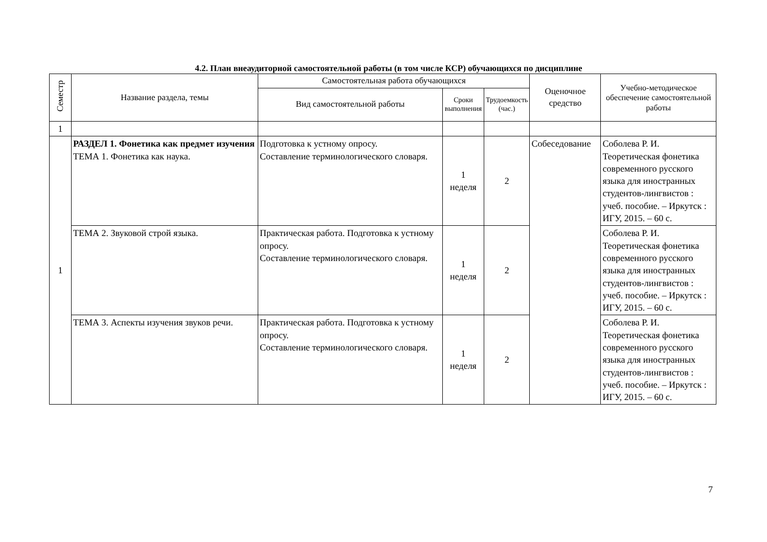4.2. План внеаудиторной самостоятельной работы (в том числе КСР) обучающихся по дисциплине
| Семестр | Название раздела, темы | Самостоятельная работа обучающихся | | | Оценочное средство | Учебно-методическое обеспечение самостоятельной работы |
| --- | --- | --- | --- | --- | --- | --- |
| | | Вид самостоятельной работы | Сроки выполнения | Трудоемкость (час.) | | |
| 1 | | | | | | |
| 1 | РАЗДЕЛ 1. Фонетика как предмет изучения ТЕМА 1. Фонетика как наука. | Подготовка к устному опросу. Составление терминологического словаря. | 1 неделя | 2 | Собеседование | Соболева Р. И. Теоретическая фонетика современного русского языка для иностранных студентов-лингвистов : учеб. пособие. – Иркутск : ИГУ, 2015. – 60 с. |
| | ТЕМА 2. Звуковой строй языка. | Практическая работа. Подготовка к устному опросу. Составление терминологического словаря. | 1 неделя | 2 | | Соболева Р. И. Теоретическая фонетика современного русского языка для иностранных студентов-лингвистов : учеб. пособие. – Иркутск : ИГУ, 2015. – 60 с. |
| | ТЕМА 3. Аспекты изучения звуков речи. | Практическая работа. Подготовка к устному опросу. Составление терминологического словаря. | 1 неделя | 2 | | Соболева Р. И. Теоретическая фонетика современного русского языка для иностранных студентов-лингвистов : учеб. пособие. – Иркутск : ИГУ, 2015. – 60 с. |
7